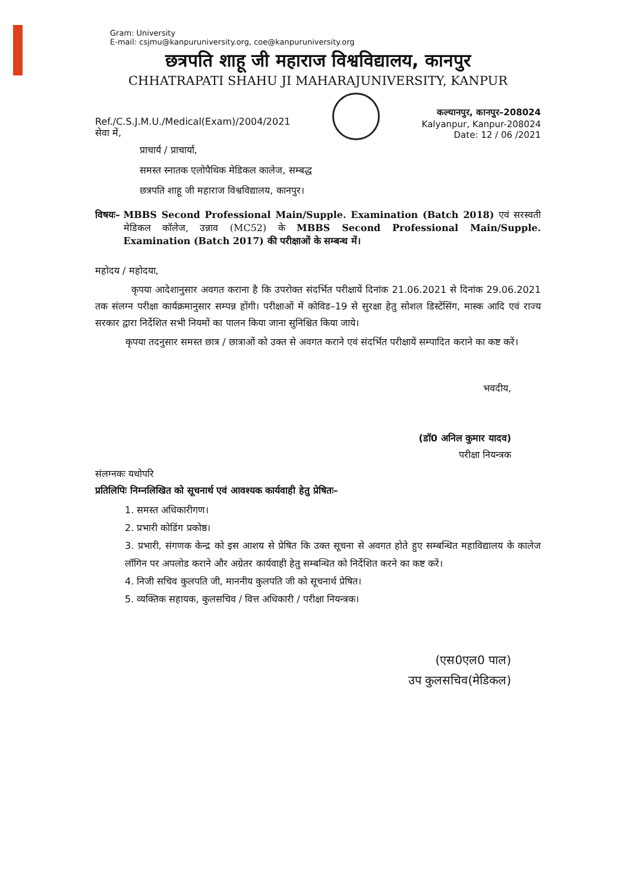Gram: University
E-mail: csjmu@kanpuruniversity.org, coe@kanpuruniversity.org
छत्रपति शाहू जी महाराज विश्वविद्यालय, कानपुर
CHHATRAPATI SHAHU JI MAHARAJUNIVERSITY, KANPUR
Ref./C.S.J.M.U./Medical(Exam)/2004/2021
सेवा में,
कल्यानपुर, कानपुर–208024
Kalyanpur, Kanpur-208024
Date: 12 / 06 /2021
प्राचार्य / प्राचार्या,
समस्त स्नातक एलोपैथिक मेडिकल कालेज, सम्बद्ध
छत्रपति शाहू जी महाराज विश्वविद्यालय, कानपुर।
विषयः– MBBS Second Professional Main/Supple. Examination (Batch 2018) एवं सरस्वती मेडिकल कॉलेज, उन्नाव (MC52) के MBBS Second Professional Main/Supple. Examination (Batch 2017) की परीक्षाओं के सम्बन्ध में।
महोदय / महोदया,
कृपया आदेशानुसार अवगत कराना है कि उपरोक्त संदर्भित परीक्षायें दिनांक 21.06.2021 से दिनांक 29.06.2021 तक संलग्न परीक्षा कार्यक्रमानुसार सम्पन्न होंगी। परीक्षाओं में कोविड–19 से सुरक्षा हेतु सोशल डिस्टेंसिंग, मास्क आदि एवं राज्य सरकार द्वारा निर्देशित सभी नियमों का पालन किया जाना सुनिश्चित किया जाये।
कृपया तदनुसार समस्त छात्र / छात्राओं को उक्त से अवगत कराने एवं संदर्भित परीक्षायें सम्पादित कराने का कष्ट करें।
भवदीय,
(डॉ0 अनिल कुमार यादव)
परीक्षा नियन्त्रक
संलग्नकः यथोपरि
प्रतिलिपिः निम्नलिखित को सूचनार्थ एवं आवश्यक कार्यवाही हेतु प्रेषितः–
1. समस्त अधिकारीगण।
2. प्रभारी कोडिंग प्रकोष्ठ।
3. प्रभारी, संगणक केन्द्र को इस आशय से प्रेषित कि उक्त सूचना से अवगत होते हुए सम्बन्धित महाविद्यालय के कालेज लॉगिन पर अपलोड कराने और अग्रेतर कार्यवाही हेतु सम्बन्धित को निर्देशित करने का कष्ट करें।
4. निजी सचिव कुलपति जी, माननीय कुलपति जी को सूचनार्थ प्रेषित।
5. व्यक्तिक सहायक, कुलसचिव / वित्त अधिकारी / परीक्षा नियन्त्रक।
(एस0एल0 पाल)
उप कुलसचिव(मेडिकल)